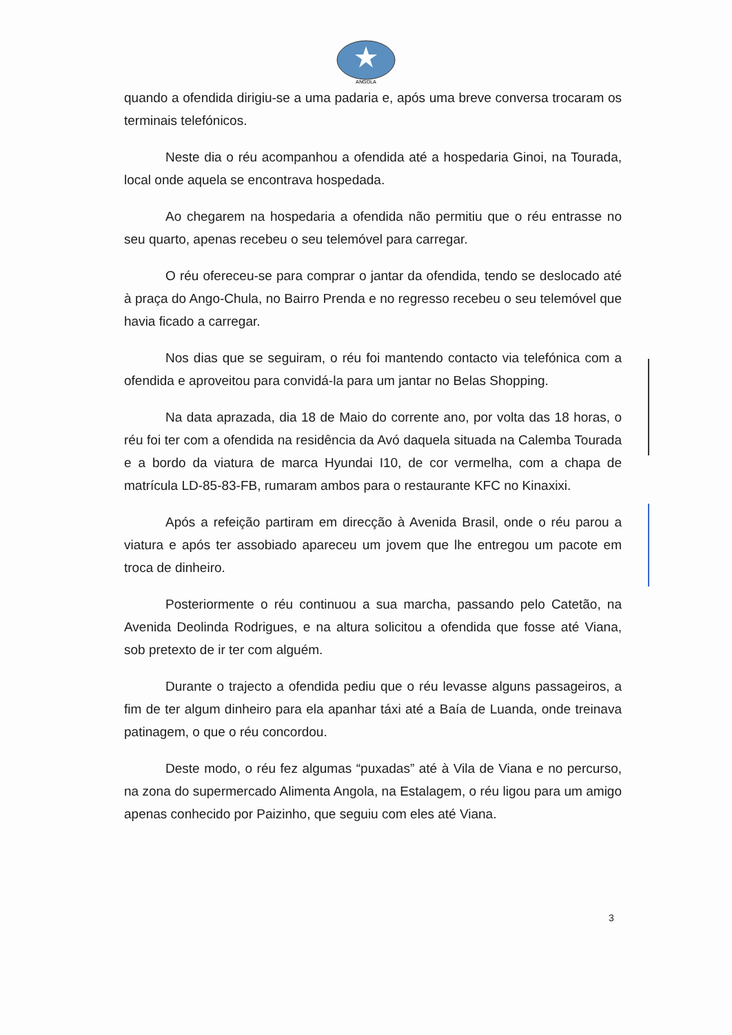ANGOLA
quando a ofendida dirigiu-se a uma padaria e, após uma breve conversa trocaram os terminais telefónicos.
Neste dia o réu acompanhou a ofendida até a hospedaria Ginoi, na Tourada, local onde aquela se encontrava hospedada.
Ao chegarem na hospedaria a ofendida não permitiu que o réu entrasse no seu quarto, apenas recebeu o seu telemóvel para carregar.
O réu ofereceu-se para comprar o jantar da ofendida, tendo se deslocado até à praça do Ango-Chula, no Bairro Prenda e no regresso recebeu o seu telemóvel que havia ficado a carregar.
Nos dias que se seguiram, o réu foi mantendo contacto via telefónica com a ofendida e aproveitou para convidá-la para um jantar no Belas Shopping.
Na data aprazada, dia 18 de Maio do corrente ano, por volta das 18 horas, o réu foi ter com a ofendida na residência da Avó daquela situada na Calemba Tourada e a bordo da viatura de marca Hyundai I10, de cor vermelha, com a chapa de matrícula LD-85-83-FB, rumaram ambos para o restaurante KFC no Kinaxixi.
Após a refeição partiram em direcção à Avenida Brasil, onde o réu parou a viatura e após ter assobiado apareceu um jovem que lhe entregou um pacote em troca de dinheiro.
Posteriormente o réu continuou a sua marcha, passando pelo Catetão, na Avenida Deolinda Rodrigues, e na altura solicitou a ofendida que fosse até Viana, sob pretexto de ir ter com alguém.
Durante o trajecto a ofendida pediu que o réu levasse alguns passageiros, a fim de ter algum dinheiro para ela apanhar táxi até a Baía de Luanda, onde treinava patinagem, o que o réu concordou.
Deste modo, o réu fez algumas “puxadas” até à Vila de Viana e no percurso, na zona do supermercado Alimenta Angola, na Estalagem, o réu ligou para um amigo apenas conhecido por Paizinho, que seguiu com eles até Viana.
3